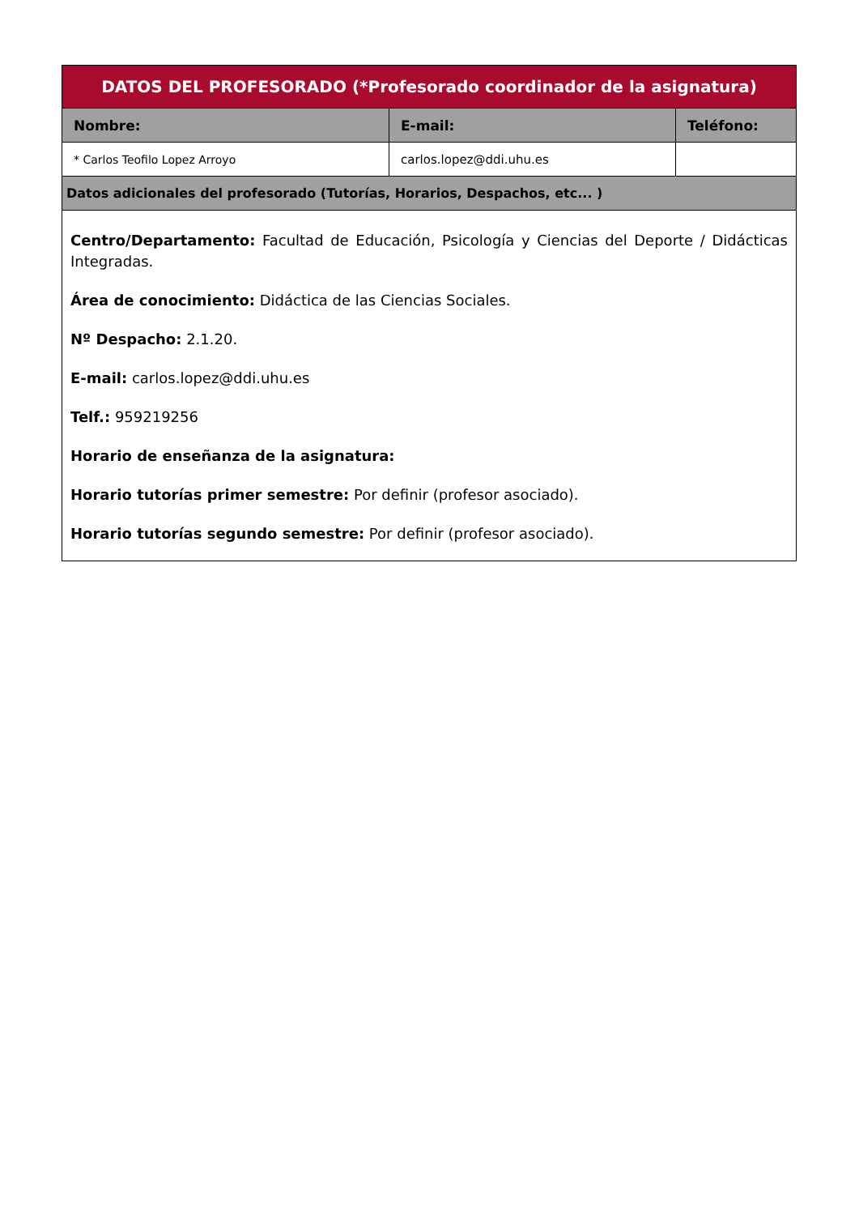| DATOS DEL PROFESORADO (*Profesorado coordinador de la asignatura) | | |
| --- | --- | --- |
| Nombre: | E-mail: | Teléfono: |
| * Carlos Teofilo Lopez Arroyo | carlos.lopez@ddi.uhu.es | |
| Datos adicionales del profesorado (Tutorías, Horarios, Despachos, etc... ) | | |
| Centro/Departamento: Facultad de Educación, Psicología y Ciencias del Deporte / Didácticas Integradas. Área de conocimiento: Didáctica de las Ciencias Sociales. Nº Despacho: 2.1.20. E-mail: carlos.lopez@ddi.uhu.es Telf.: 959219256 Horario de enseñanza de la asignatura: Horario tutorías primer semestre: Por definir (profesor asociado). Horario tutorías segundo semestre: Por definir (profesor asociado). | | |